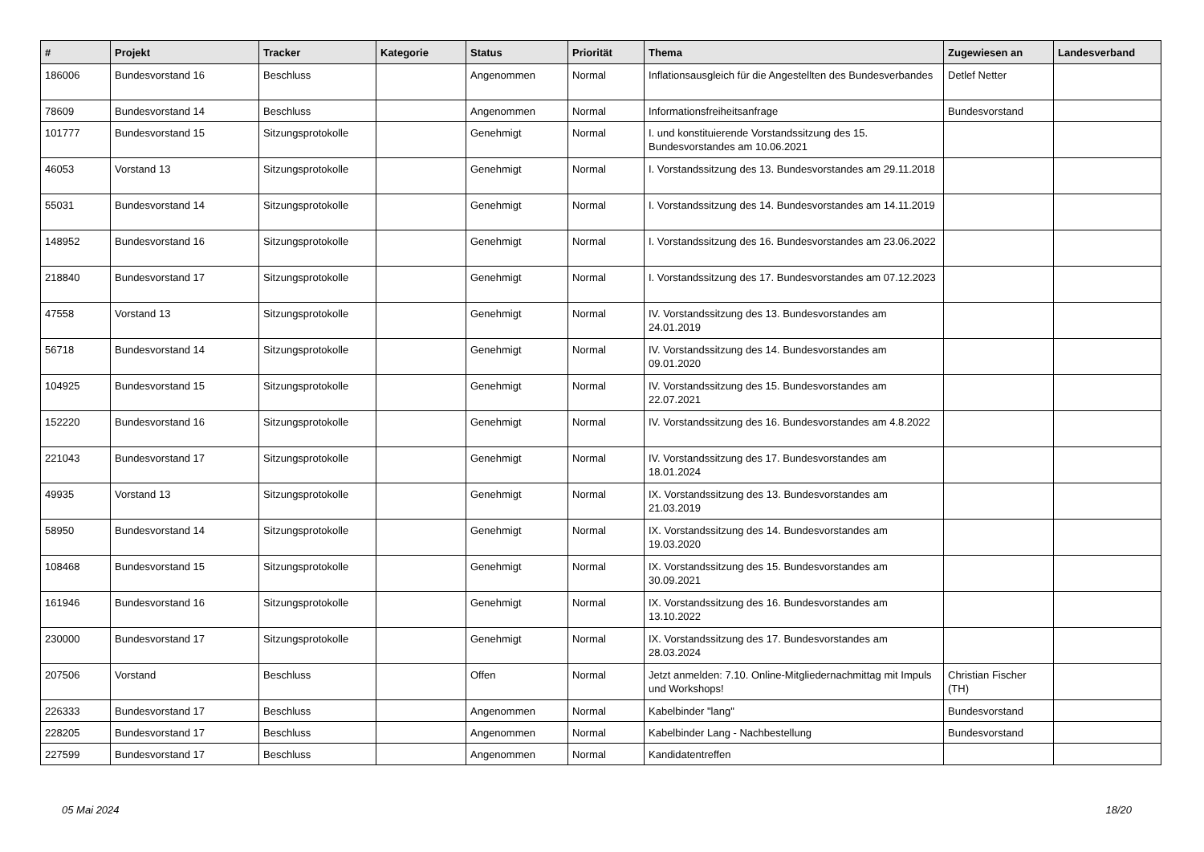| # | Projekt | Tracker | Kategorie | Status | Priorität | Thema | Zugewiesen an | Landesverband |
| --- | --- | --- | --- | --- | --- | --- | --- | --- |
| 186006 | Bundesvorstand 16 | Beschluss | | Angenommen | Normal | Inflationsausgleich für die Angestellten des Bundesverbandes | Detlef Netter | |
| 78609 | Bundesvorstand 14 | Beschluss | | Angenommen | Normal | Informationsfreiheitsanfrage | Bundesvorstand | |
| 101777 | Bundesvorstand 15 | Sitzungsprotokolle | | Genehmigt | Normal | I. und konstituierende Vorstandssitzung des 15. Bundesvorstandes am 10.06.2021 | | |
| 46053 | Vorstand 13 | Sitzungsprotokolle | | Genehmigt | Normal | I. Vorstandssitzung des 13. Bundesvorstandes am 29.11.2018 | | |
| 55031 | Bundesvorstand 14 | Sitzungsprotokolle | | Genehmigt | Normal | I. Vorstandssitzung des 14. Bundesvorstandes am 14.11.2019 | | |
| 148952 | Bundesvorstand 16 | Sitzungsprotokolle | | Genehmigt | Normal | I. Vorstandssitzung des 16. Bundesvorstandes am 23.06.2022 | | |
| 218840 | Bundesvorstand 17 | Sitzungsprotokolle | | Genehmigt | Normal | I. Vorstandssitzung des 17. Bundesvorstandes am 07.12.2023 | | |
| 47558 | Vorstand 13 | Sitzungsprotokolle | | Genehmigt | Normal | IV. Vorstandssitzung des 13. Bundesvorstandes am 24.01.2019 | | |
| 56718 | Bundesvorstand 14 | Sitzungsprotokolle | | Genehmigt | Normal | IV. Vorstandssitzung des 14. Bundesvorstandes am 09.01.2020 | | |
| 104925 | Bundesvorstand 15 | Sitzungsprotokolle | | Genehmigt | Normal | IV. Vorstandssitzung des 15. Bundesvorstandes am 22.07.2021 | | |
| 152220 | Bundesvorstand 16 | Sitzungsprotokolle | | Genehmigt | Normal | IV. Vorstandssitzung des 16. Bundesvorstandes am 4.8.2022 | | |
| 221043 | Bundesvorstand 17 | Sitzungsprotokolle | | Genehmigt | Normal | IV. Vorstandssitzung des 17. Bundesvorstandes am 18.01.2024 | | |
| 49935 | Vorstand 13 | Sitzungsprotokolle | | Genehmigt | Normal | IX. Vorstandssitzung des 13. Bundesvorstandes am 21.03.2019 | | |
| 58950 | Bundesvorstand 14 | Sitzungsprotokolle | | Genehmigt | Normal | IX. Vorstandssitzung des 14. Bundesvorstandes am 19.03.2020 | | |
| 108468 | Bundesvorstand 15 | Sitzungsprotokolle | | Genehmigt | Normal | IX. Vorstandssitzung des 15. Bundesvorstandes am 30.09.2021 | | |
| 161946 | Bundesvorstand 16 | Sitzungsprotokolle | | Genehmigt | Normal | IX. Vorstandssitzung des 16. Bundesvorstandes am 13.10.2022 | | |
| 230000 | Bundesvorstand 17 | Sitzungsprotokolle | | Genehmigt | Normal | IX. Vorstandssitzung des 17. Bundesvorstandes am 28.03.2024 | | |
| 207506 | Vorstand | Beschluss | | Offen | Normal | Jetzt anmelden: 7.10. Online-Mitgliedernachmittag mit Impuls und Workshops! | Christian Fischer (TH) | |
| 226333 | Bundesvorstand 17 | Beschluss | | Angenommen | Normal | Kabelbinder "lang" | Bundesvorstand | |
| 228205 | Bundesvorstand 17 | Beschluss | | Angenommen | Normal | Kabelbinder Lang - Nachbestellung | Bundesvorstand | |
| 227599 | Bundesvorstand 17 | Beschluss | | Angenommen | Normal | Kandidatentreffen | | |
05 Mai 2024 18/20